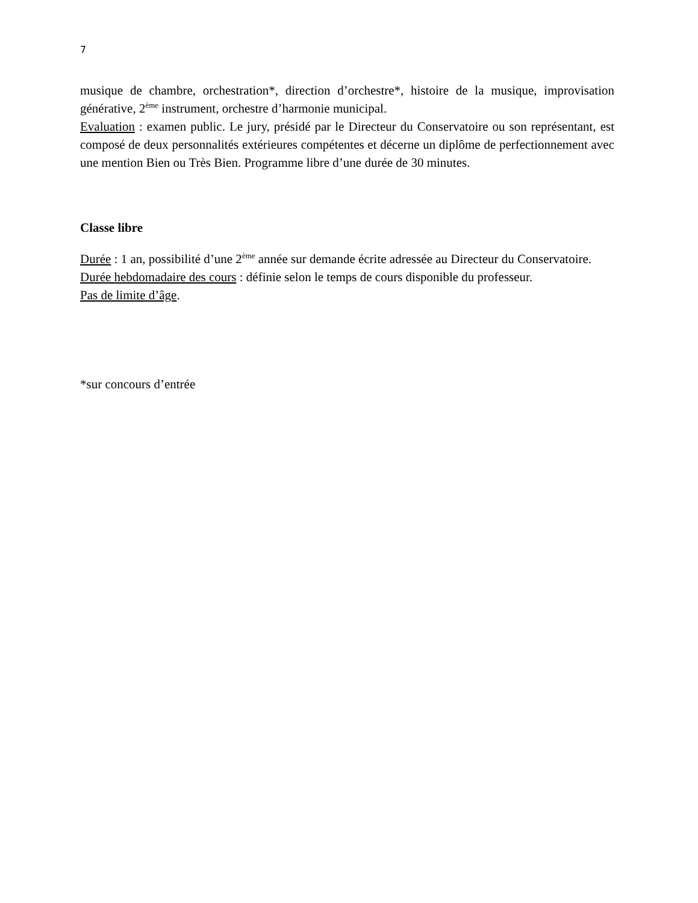7
musique de chambre, orchestration*, direction d’orchestre*, histoire de la musique, improvisation générative, 2<sup>ème</sup> instrument, orchestre d’harmonie municipal.
Evaluation : examen public. Le jury, présidé par le Directeur du Conservatoire ou son représentant, est composé de deux personnalités extérieures compétentes et décerne un diplôme de perfectionnement avec une mention Bien ou Très Bien. Programme libre d’une durée de 30 minutes.
Classe libre
Durée : 1 an, possibilité d’une 2<sup>ème</sup> année sur demande écrite adressée au Directeur du Conservatoire.
Durée hebdomadaire des cours : définie selon le temps de cours disponible du professeur.
Pas de limite d’âge.
*sur concours d’entrée